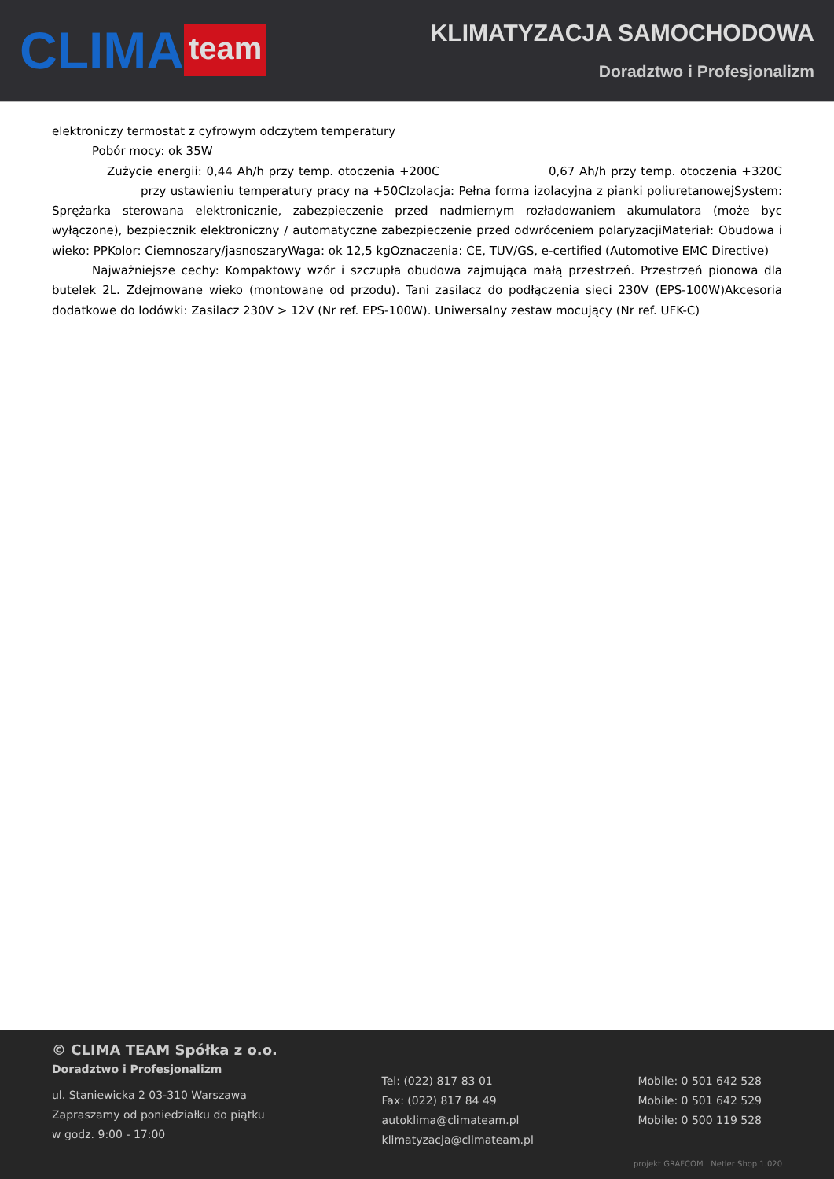CLIMA team
KLIMATYZACJA SAMOCHODOWA
Doradztwo i Profesjonalizm
elektroniczy termostat z cyfrowym odczytem temperatury
Pobór mocy: ok 35W
Zużycie energii: 0,44 Ah/h przy temp. otoczenia +200C 0,67 Ah/h przy temp. otoczenia +320C przy ustawieniu temperatury pracy na +50CIzolacja: Pełna forma izolacyjna z pianki poliuretanowejSystem: Sprężarka sterowana elektronicznie, zabezpieczenie przed nadmiernym rozładowaniem akumulatora (może byc wyłączone), bezpiecznik elektroniczny / automatyczne zabezpieczenie przed odwróceniem polaryzacjiMateriał: Obudowa i wieko: PPKolor: Ciemnoszary/jasnoszaryWaga: ok 12,5 kgOznaczenia: CE, TUV/GS, e-certified (Automotive EMC Directive)
Najważniejsze cechy: Kompaktowy wzór i szczupła obudowa zajmująca małą przestrzeń. Przestrzeń pionowa dla butelek 2L. Zdejmowane wieko (montowane od przodu). Tani zasilacz do podłączenia sieci 230V (EPS-100W)Akcesoria dodatkowe do lodówki: Zasilacz 230V > 12V (Nr ref. EPS-100W). Uniwersalny zestaw mocujący (Nr ref. UFK-C)
© CLIMA TEAM Spółka z o.o.
Doradztwo i Profesjonalizm
ul. Staniewicka 2 03-310 Warszawa
Zapraszamy od poniedziałku do piątku
w godz. 9:00 - 17:00
Tel: (022) 817 83 01
Fax: (022) 817 84 49
autoklima@climateam.pl
klimatyzacja@climateam.pl
Mobile: 0 501 642 528
Mobile: 0 501 642 529
Mobile: 0 500 119 528
projekt GRAFCOM | Netler Shop 1.020